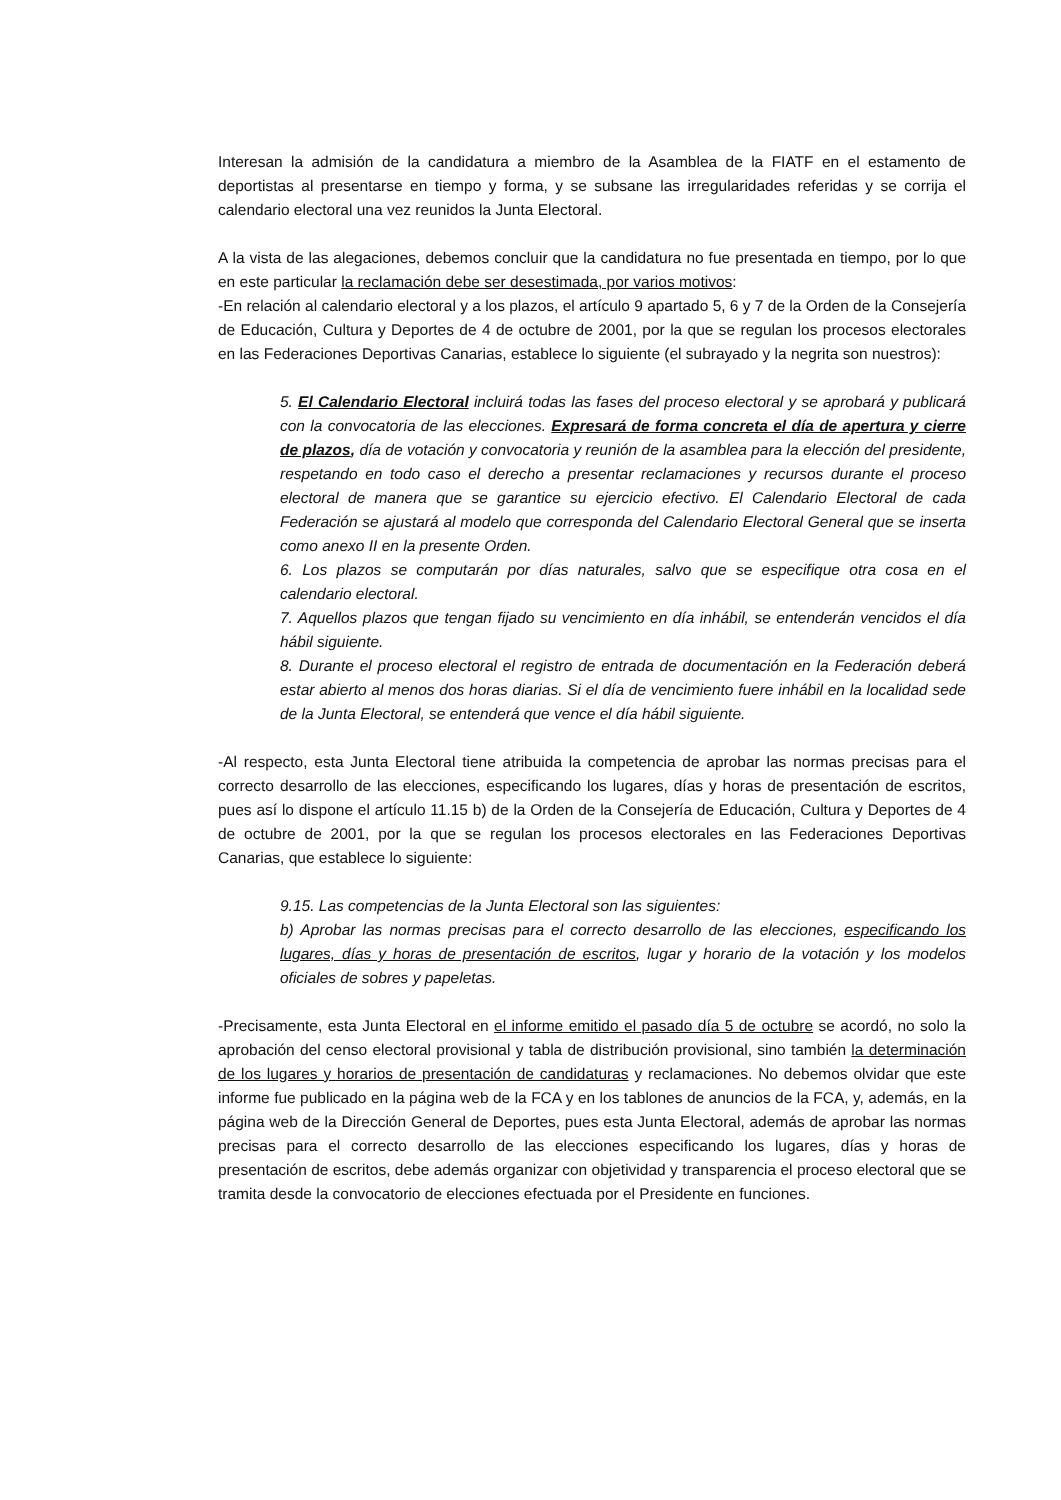Interesan la admisión de la candidatura a miembro de la Asamblea de la FIATF en el estamento de deportistas al presentarse en tiempo y forma, y se subsane las irregularidades referidas y se corrija el calendario electoral una vez reunidos la Junta Electoral.
A la vista de las alegaciones, debemos concluir que la candidatura no fue presentada en tiempo, por lo que en este particular la reclamación debe ser desestimada, por varios motivos:
-En relación al calendario electoral y a los plazos, el artículo 9 apartado 5, 6 y 7 de la Orden de la Consejería de Educación, Cultura y Deportes de 4 de octubre de 2001, por la que se regulan los procesos electorales en las Federaciones Deportivas Canarias, establece lo siguiente (el subrayado y la negrita son nuestros):
5. El Calendario Electoral incluirá todas las fases del proceso electoral y se aprobará y publicará con la convocatoria de las elecciones. Expresará de forma concreta el día de apertura y cierre de plazos, día de votación y convocatoria y reunión de la asamblea para la elección del presidente, respetando en todo caso el derecho a presentar reclamaciones y recursos durante el proceso electoral de manera que se garantice su ejercicio efectivo. El Calendario Electoral de cada Federación se ajustará al modelo que corresponda del Calendario Electoral General que se inserta como anexo II en la presente Orden.
6. Los plazos se computarán por días naturales, salvo que se especifique otra cosa en el calendario electoral.
7. Aquellos plazos que tengan fijado su vencimiento en día inhábil, se entenderán vencidos el día hábil siguiente.
8. Durante el proceso electoral el registro de entrada de documentación en la Federación deberá estar abierto al menos dos horas diarias. Si el día de vencimiento fuere inhábil en la localidad sede de la Junta Electoral, se entenderá que vence el día hábil siguiente.
-Al respecto, esta Junta Electoral tiene atribuida la competencia de aprobar las normas precisas para el correcto desarrollo de las elecciones, especificando los lugares, días y horas de presentación de escritos, pues así lo dispone el artículo 11.15 b) de la Orden de la Consejería de Educación, Cultura y Deportes de 4 de octubre de 2001, por la que se regulan los procesos electorales en las Federaciones Deportivas Canarias, que establece lo siguiente:
9.15. Las competencias de la Junta Electoral son las siguientes:
b) Aprobar las normas precisas para el correcto desarrollo de las elecciones, especificando los lugares, días y horas de presentación de escritos, lugar y horario de la votación y los modelos oficiales de sobres y papeletas.
-Precisamente, esta Junta Electoral en el informe emitido el pasado día 5 de octubre se acordó, no solo la aprobación del censo electoral provisional y tabla de distribución provisional, sino también la determinación de los lugares y horarios de presentación de candidaturas y reclamaciones. No debemos olvidar que este informe fue publicado en la página web de la FCA y en los tablones de anuncios de la FCA, y, además, en la página web de la Dirección General de Deportes, pues esta Junta Electoral, además de aprobar las normas precisas para el correcto desarrollo de las elecciones especificando los lugares, días y horas de presentación de escritos, debe además organizar con objetividad y transparencia el proceso electoral que se tramita desde la convocatorio de elecciones efectuada por el Presidente en funciones.